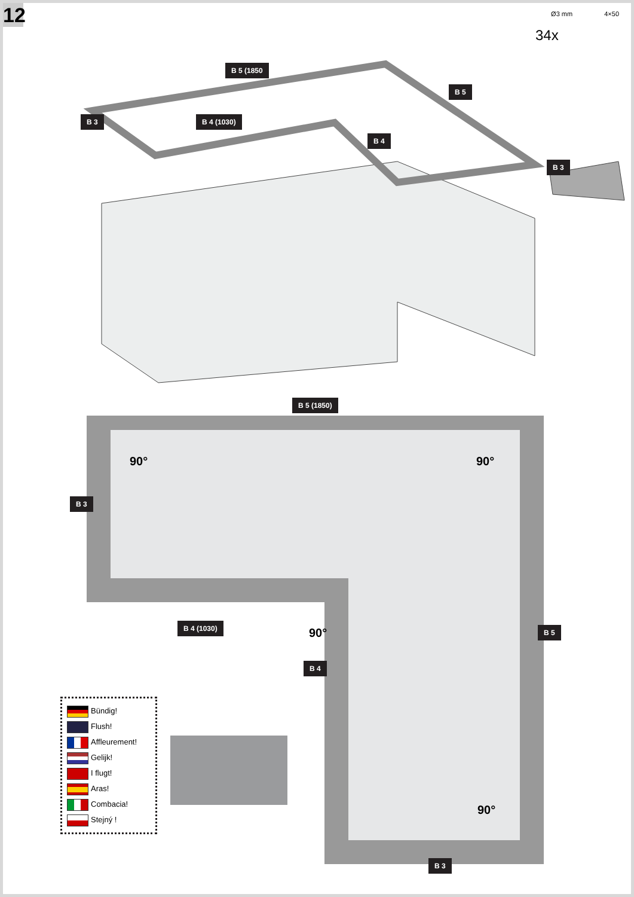12
Ø3 mm 4×50
34x
B 5 (1850
B 5
B 3 B 4 (1030)
B 4
B 3
B 5 (1850)
90° 90°
B 3
B 4 (1030) B 5
90°
B 4
90°
B 3
Bündig!
Flush!
Affleurement!
Gelijk!
I flugt!
Aras!
Combacia!
Stejný !